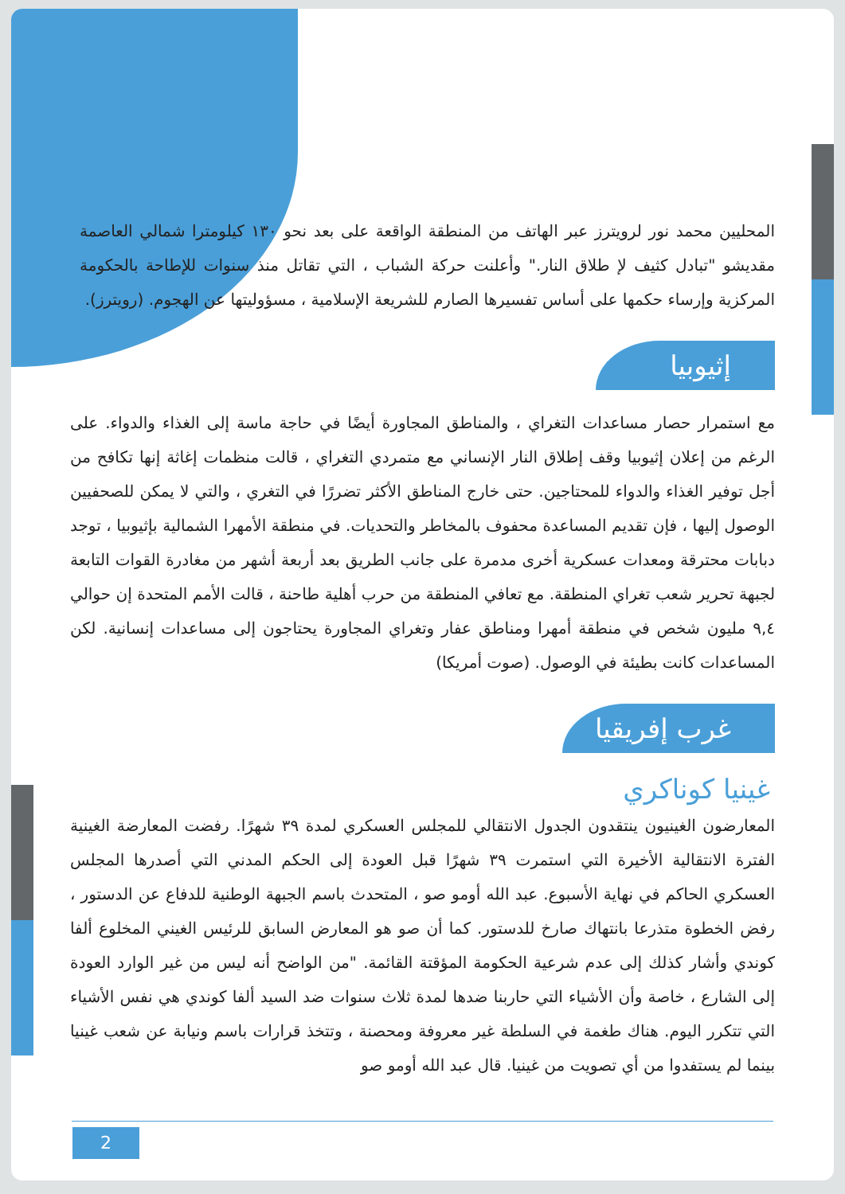المحليين محمد نور لرويترز عبر الهاتف من المنطقة الواقعة على بعد نحو ١٣٠ كيلومترا شمالي العاصمة مقديشو "تبادل كثيف لإ طلاق النار." وأعلنت حركة الشباب ، التي تقاتل منذ سنوات للإطاحة بالحكومة المركزية وإرساء حكمها على أساس تفسيرها الصارم للشريعة الإسلامية ، مسؤوليتها عن الهجوم. (رويترز).
إثيوبيا
مع استمرار حصار مساعدات التغراي ، والمناطق المجاورة أيضًا في حاجة ماسة إلى الغذاء والدواء. على الرغم من إعلان إثيوبيا وقف إطلاق النار الإنساني مع متمردي التغراي ، قالت منظمات إغاثة إنها تكافح من أجل توفير الغذاء والدواء للمحتاجين. حتى خارج المناطق الأكثر تضررًا في التغري ، والتي لا يمكن للصحفيين الوصول إليها ، فإن تقديم المساعدة محفوف بالمخاطر والتحديات. في منطقة الأمهرا الشمالية بإثيوبيا ، توجد دبابات محترقة ومعدات عسكرية أخرى مدمرة على جانب الطريق بعد أربعة أشهر من مغادرة القوات التابعة لجبهة تحرير شعب تغراي المنطقة. مع تعافي المنطقة من حرب أهلية طاحنة ، قالت الأمم المتحدة إن حوالي ٩,٤ مليون شخص في منطقة أمهرا ومناطق عفار وتغراي المجاورة يحتاجون إلى مساعدات إنسانية. لكن المساعدات كانت بطيئة في الوصول. (صوت أمريكا)
غرب إفريقيا
غينيا كوناكري
المعارضون الغينيون ينتقدون الجدول الانتقالي للمجلس العسكري لمدة ٣٩ شهرًا. رفضت المعارضة الغينية الفترة الانتقالية الأخيرة التي استمرت ٣٩ شهرًا قبل العودة إلى الحكم المدني التي أصدرها المجلس العسكري الحاكم في نهاية الأسبوع. عبد الله أومو صو ، المتحدث باسم الجبهة الوطنية للدفاع عن الدستور ، رفض الخطوة متذرعا بانتهاك صارخ للدستور. كما أن صو هو المعارض السابق للرئيس الغيني المخلوع ألفا كوندي وأشار كذلك إلى عدم شرعية الحكومة المؤقتة القائمة. "من الواضح أنه ليس من غير الوارد العودة إلى الشارع ، خاصة وأن الأشياء التي حاربنا ضدها لمدة ثلاث سنوات ضد السيد ألفا كوندي هي نفس الأشياء التي تتكرر اليوم. هناك طغمة في السلطة غير معروفة ومحصنة ، وتتخذ قرارات باسم ونيابة عن شعب غينيا بينما لم يستفدوا من أي تصويت من غينيا. قال عبد الله أومو صو
2